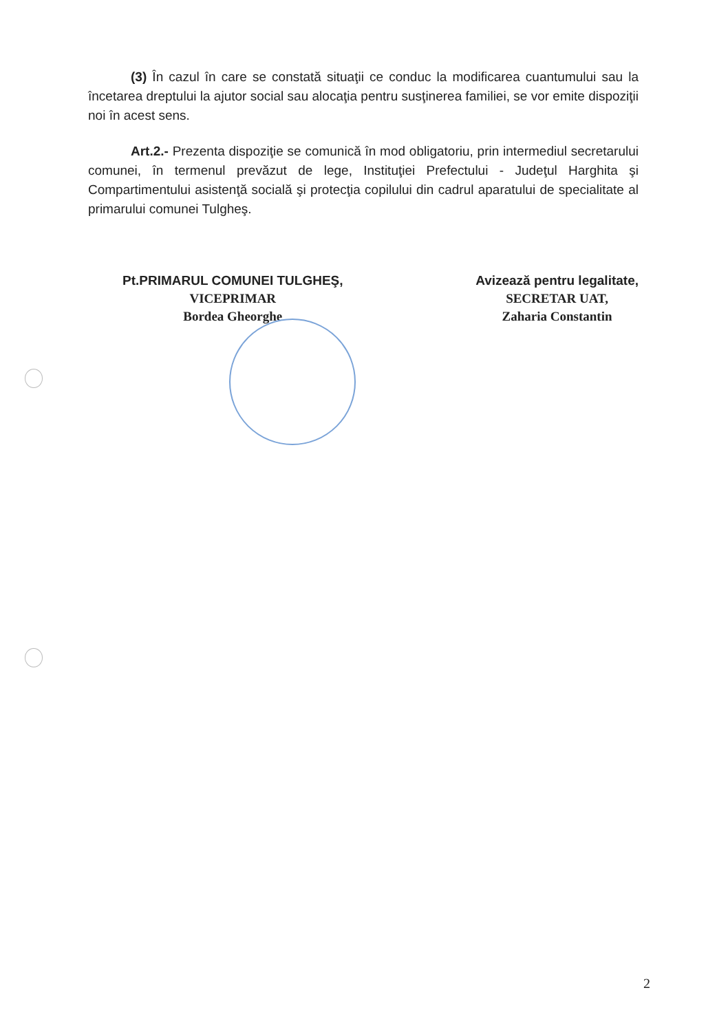(3) În cazul în care se constată situaţii ce conduc la modificarea cuantumului sau la încetarea dreptului la ajutor social sau alocaţia pentru susţinerea familiei, se vor emite dispoziţii noi în acest sens.
Art.2.- Prezenta dispoziţie se comunică în mod obligatoriu, prin intermediul secretarului comunei, în termenul prevăzut de lege, Instituţiei Prefectului - Judeţul Harghita şi Compartimentului asistenţă socială şi protecţia copilului din cadrul aparatului de specialitate al primarului comunei Tulgheş.
Pt.PRIMARUL COMUNEI TULGHEŞ,
VICEPRIMAR
Bordea Gheorghe
Avizează pentru legalitate,
SECRETAR UAT,
Zaharia Constantin
2